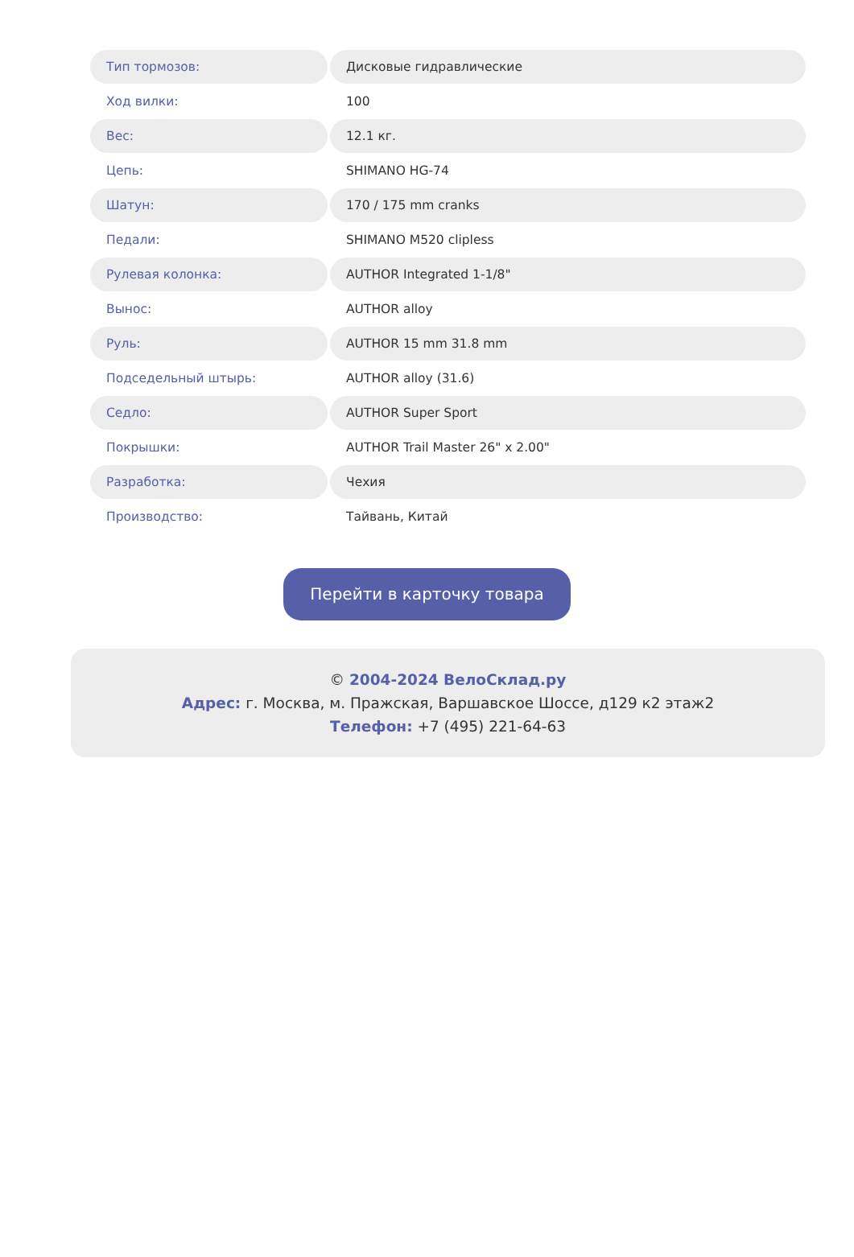| Тип тормозов: | Дисковые гидравлические |
| Ход вилки: | 100 |
| Вес: | 12.1 кг. |
| Цепь: | SHIMANO HG-74 |
| Шатун: | 170 / 175 mm cranks |
| Педали: | SHIMANO M520 clipless |
| Рулевая колонка: | AUTHOR Integrated 1-1/8" |
| Вынос: | AUTHOR alloy |
| Руль: | AUTHOR 15 mm 31.8 mm |
| Подседельный штырь: | AUTHOR alloy (31.6) |
| Седло: | AUTHOR Super Sport |
| Покрышки: | AUTHOR Trail Master 26" x 2.00" |
| Разработка: | Чехия |
| Производство: | Тайвань, Китай |
Перейти в карточку товара
© 2004-2024 ВелоСклад.ру
Адрес: г. Москва, м. Пражская, Варшавское Шоссе, д129 к2 этаж2
Телефон: +7 (495) 221-64-63